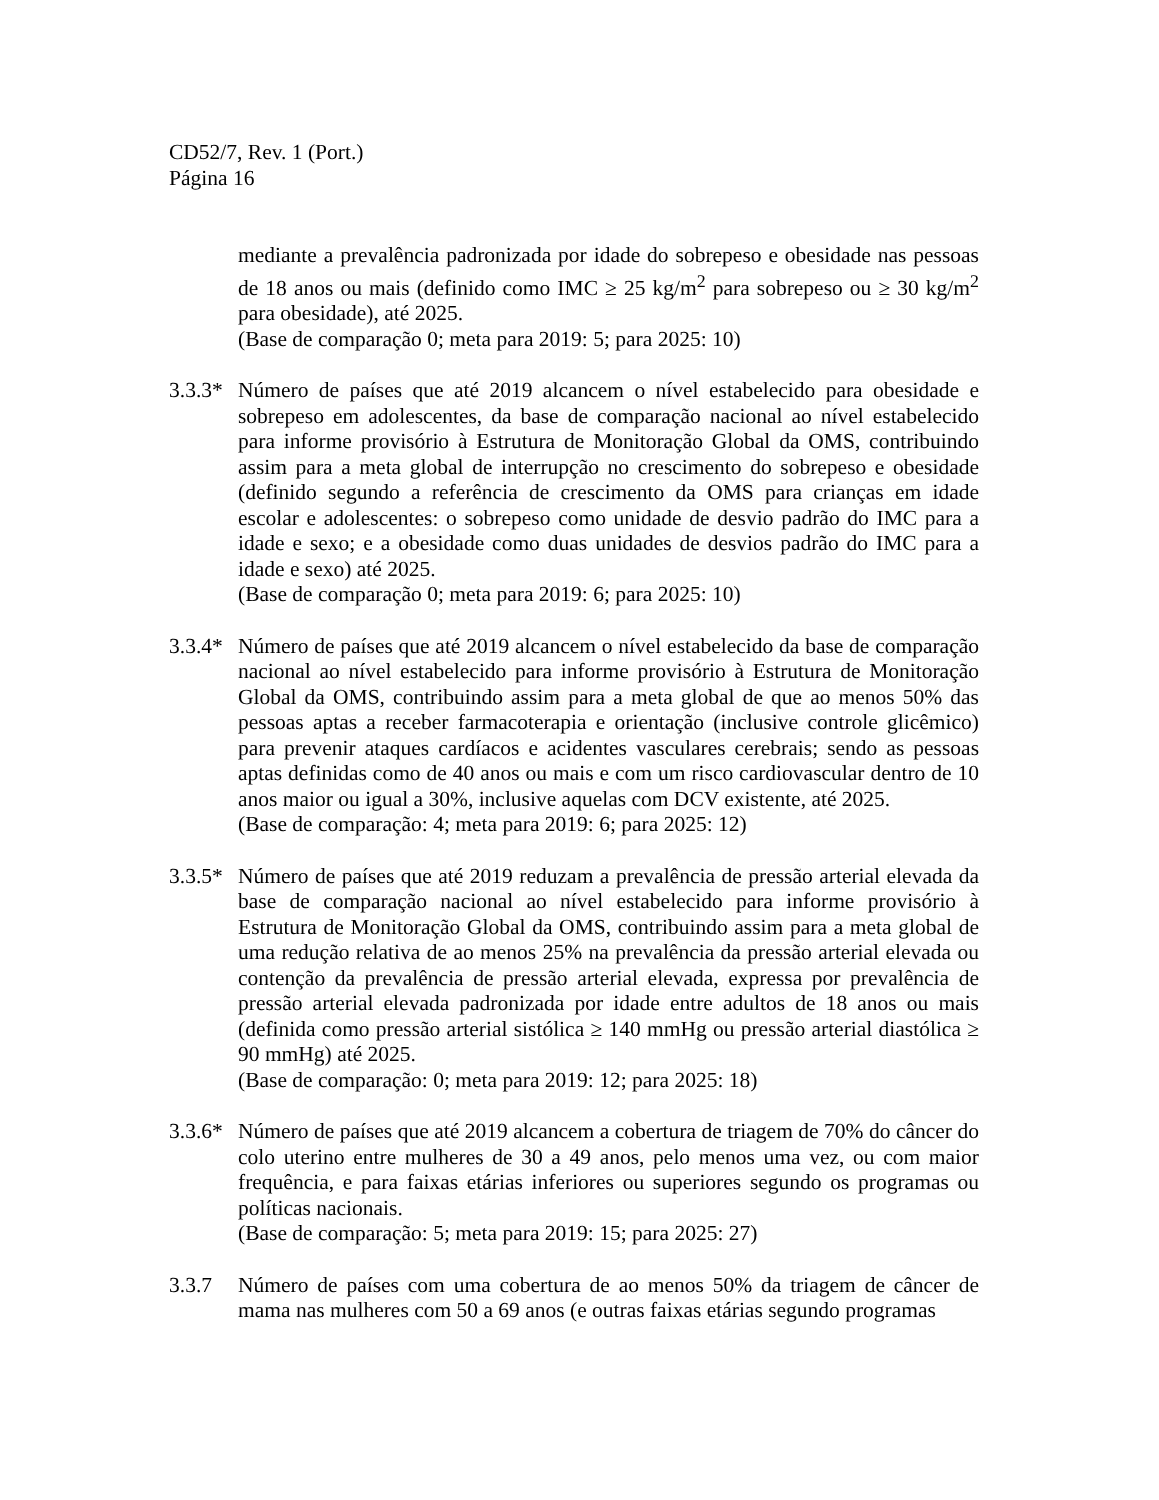CD52/7, Rev. 1 (Port.)
Página 16
mediante a prevalência padronizada por idade do sobrepeso e obesidade nas pessoas de 18 anos ou mais (definido como IMC ≥ 25 kg/m<sup>2</sup> para sobrepeso ou ≥ 30 kg/m<sup>2</sup> para obesidade), até 2025.
(Base de comparação 0; meta para 2019: 5; para 2025: 10)
3.3.3*
Número de países que até 2019 alcancem o nível estabelecido para obesidade e sobrepeso em adolescentes, da base de comparação nacional ao nível estabelecido para informe provisório à Estrutura de Monitoração Global da OMS, contribuindo assim para a meta global de interrupção no crescimento do sobrepeso e obesidade (definido segundo a referência de crescimento da OMS para crianças em idade escolar e adolescentes: o sobrepeso como unidade de desvio padrão do IMC para a idade e sexo; e a obesidade como duas unidades de desvios padrão do IMC para a idade e sexo) até 2025.
(Base de comparação 0; meta para 2019: 6; para 2025: 10)
3.3.4*
Número de países que até 2019 alcancem o nível estabelecido da base de comparação nacional ao nível estabelecido para informe provisório à Estrutura de Monitoração Global da OMS, contribuindo assim para a meta global de que ao menos 50% das pessoas aptas a receber farmacoterapia e orientação (inclusive controle glicêmico) para prevenir ataques cardíacos e acidentes vasculares cerebrais; sendo as pessoas aptas definidas como de 40 anos ou mais e com um risco cardiovascular dentro de 10 anos maior ou igual a 30%, inclusive aquelas com DCV existente, até 2025.
(Base de comparação: 4; meta para 2019: 6; para 2025: 12)
3.3.5*
Número de países que até 2019 reduzam a prevalência de pressão arterial elevada da base de comparação nacional ao nível estabelecido para informe provisório à Estrutura de Monitoração Global da OMS, contribuindo assim para a meta global de uma redução relativa de ao menos 25% na prevalência da pressão arterial elevada ou contenção da prevalência de pressão arterial elevada, expressa por prevalência de pressão arterial elevada padronizada por idade entre adultos de 18 anos ou mais (definida como pressão arterial sistólica ≥ 140 mmHg ou pressão arterial diastólica ≥ 90 mmHg) até 2025.
(Base de comparação: 0; meta para 2019: 12; para 2025: 18)
3.3.6*
Número de países que até 2019 alcancem a cobertura de triagem de 70% do câncer do colo uterino entre mulheres de 30 a 49 anos, pelo menos uma vez, ou com maior frequência, e para faixas etárias inferiores ou superiores segundo os programas ou políticas nacionais.
(Base de comparação: 5; meta para 2019: 15; para 2025: 27)
3.3.7 Número de países com uma cobertura de ao menos 50% da triagem de câncer de mama nas mulheres com 50 a 69 anos (e outras faixas etárias segundo programas